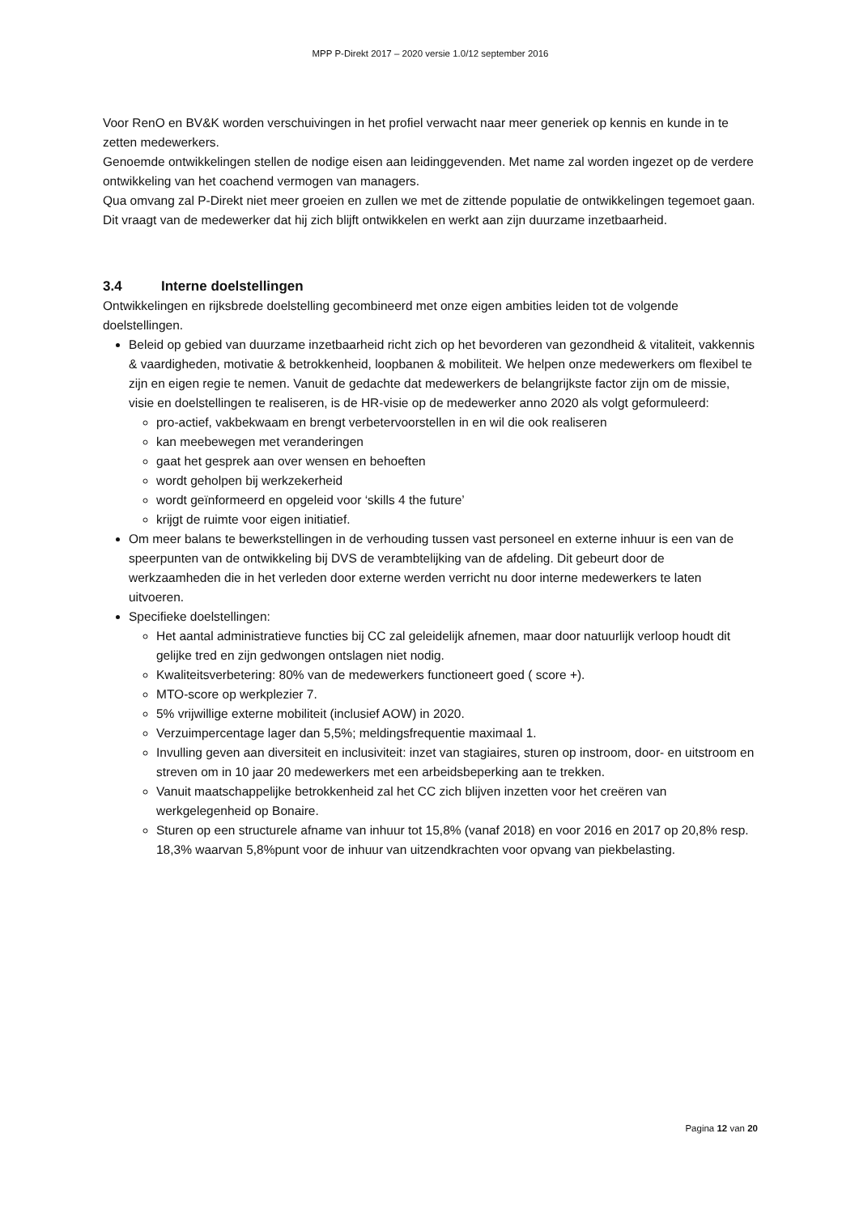MPP P-Direkt 2017 – 2020 versie 1.0/12 september 2016
Voor RenO en BV&K worden verschuivingen in het profiel verwacht naar meer generiek op kennis en kunde in te zetten medewerkers.
Genoemde ontwikkelingen stellen de nodige eisen aan leidinggevenden. Met name zal worden ingezet op de verdere ontwikkeling van het coachend vermogen van managers.
Qua omvang zal P-Direkt niet meer groeien en zullen we met de zittende populatie de ontwikkelingen tegemoet gaan. Dit vraagt van de medewerker dat hij zich blijft ontwikkelen en werkt aan zijn duurzame inzetbaarheid.
3.4 Interne doelstellingen
Ontwikkelingen en rijksbrede doelstelling gecombineerd met onze eigen ambities leiden tot de volgende doelstellingen.
Beleid op gebied van duurzame inzetbaarheid richt zich op het bevorderen van gezondheid & vitaliteit, vakkennis & vaardigheden, motivatie & betrokkenheid, loopbanen & mobiliteit. We helpen onze medewerkers om flexibel te zijn en eigen regie te nemen. Vanuit de gedachte dat medewerkers de belangrijkste factor zijn om de missie, visie en doelstellingen te realiseren, is de HR-visie op de medewerker anno 2020 als volgt geformuleerd:
pro-actief, vakbekwaam en brengt verbetervoorstellen in en wil die ook realiseren
kan meebewegen met veranderingen
gaat het gesprek aan over wensen en behoeften
wordt geholpen bij werkzekerheid
wordt geïnformeerd en opgeleid voor ‘skills 4 the future’
krijgt de ruimte voor eigen initiatief.
Om meer balans te bewerkstellingen in de verhouding tussen vast personeel en externe inhuur is een van de speerpunten van de ontwikkeling bij DVS de verambtelijking van de afdeling. Dit gebeurt door de werkzaamheden die in het verleden door externe werden verricht nu door interne medewerkers te laten uitvoeren.
Specifieke doelstellingen:
Het aantal administratieve functies bij CC zal geleidelijk afnemen, maar door natuurlijk verloop houdt dit gelijke tred en zijn gedwongen ontslagen niet nodig.
Kwaliteitsverbetering: 80% van de medewerkers functioneert goed ( score +).
MTO-score op werkplezier 7.
5% vrijwillige externe mobiliteit (inclusief AOW) in 2020.
Verzuimpercentage lager dan 5,5%; meldingsfrequentie maximaal 1.
Invulling geven aan diversiteit en inclusiviteit: inzet van stagiaires, sturen op instroom, door- en uitstroom en streven om in 10 jaar 20 medewerkers met een arbeidsbeperking aan te trekken.
Vanuit maatschappelijke betrokkenheid zal het CC zich blijven inzetten voor het creëren van werkgelegenheid op Bonaire.
Sturen op een structurele afname van inhuur tot 15,8% (vanaf 2018) en voor 2016 en 2017 op 20,8% resp. 18,3% waarvan 5,8%punt voor de inhuur van uitzendkrachten voor opvang van piekbelasting.
Pagina 12 van 20